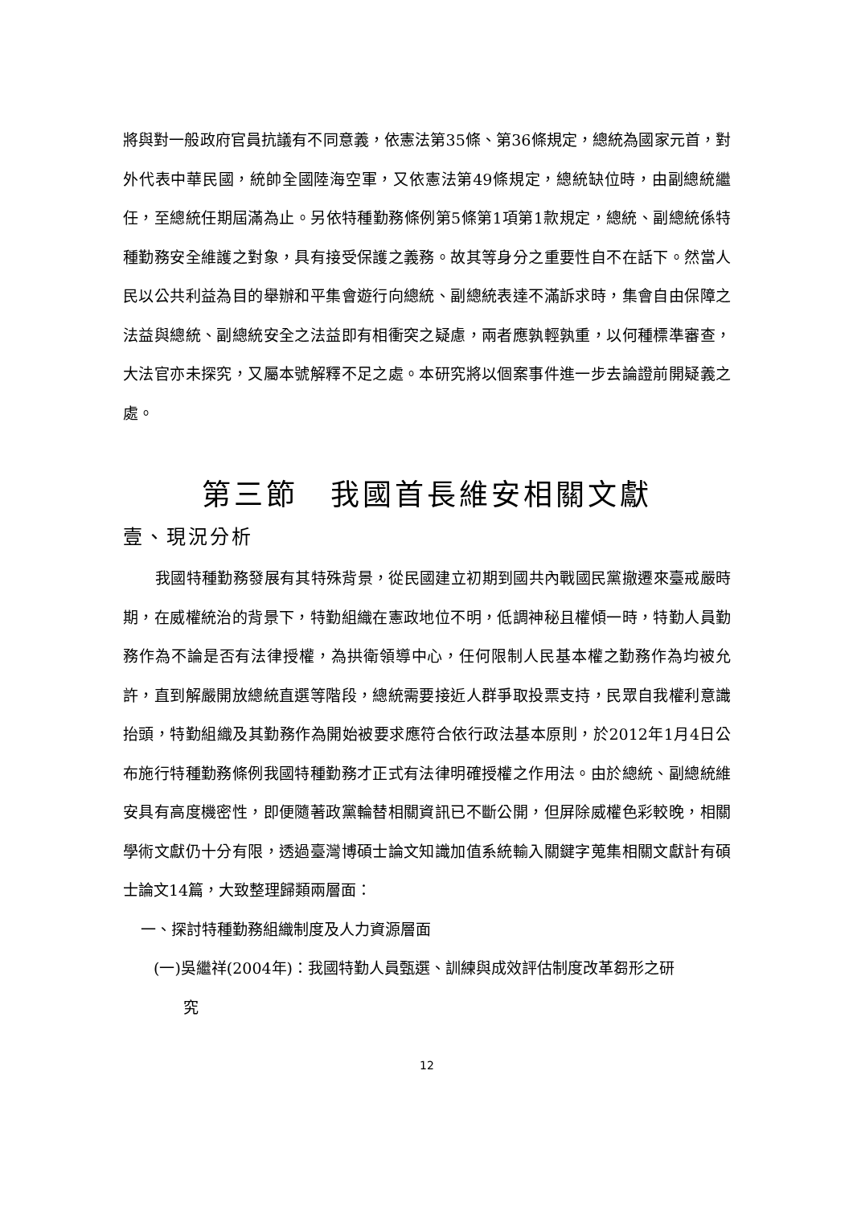將與對一般政府官員抗議有不同意義，依憲法第35條、第36條規定，總統為國家元首，對外代表中華民國，統帥全國陸海空軍，又依憲法第49條規定，總統缺位時，由副總統繼任，至總統任期屆滿為止。另依特種勤務條例第5條第1項第1款規定，總統、副總統係特種勤務安全維護之對象，具有接受保護之義務。故其等身分之重要性自不在話下。然當人民以公共利益為目的舉辦和平集會遊行向總統、副總統表達不滿訴求時，集會自由保障之法益與總統、副總統安全之法益即有相衝突之疑慮，兩者應孰輕孰重，以何種標準審查，大法官亦未探究，又屬本號解釋不足之處。本研究將以個案事件進一步去論證前開疑義之處。
第三節　我國首長維安相關文獻
壹、現況分析
我國特種勤務發展有其特殊背景，從民國建立初期到國共內戰國民黨撤遷來臺戒嚴時期，在威權統治的背景下，特勤組織在憲政地位不明，低調神秘且權傾一時，特勤人員勤務作為不論是否有法律授權，為拱衛領導中心，任何限制人民基本權之勤務作為均被允許，直到解嚴開放總統直選等階段，總統需要接近人群爭取投票支持，民眾自我權利意識抬頭，特勤組織及其勤務作為開始被要求應符合依行政法基本原則，於2012年1月4日公布施行特種勤務條例我國特種勤務才正式有法律明確授權之作用法。由於總統、副總統維安具有高度機密性，即便隨著政黨輪替相關資訊已不斷公開，但屏除威權色彩較晚，相關學術文獻仍十分有限，透過臺灣博碩士論文知識加值系統輸入關鍵字蒐集相關文獻計有碩士論文14篇，大致整理歸類兩層面：
一、探討特種勤務組織制度及人力資源層面
(一)吳繼祥(2004年)：我國特勤人員甄選、訓練與成效評估制度改革芻形之研
究
12